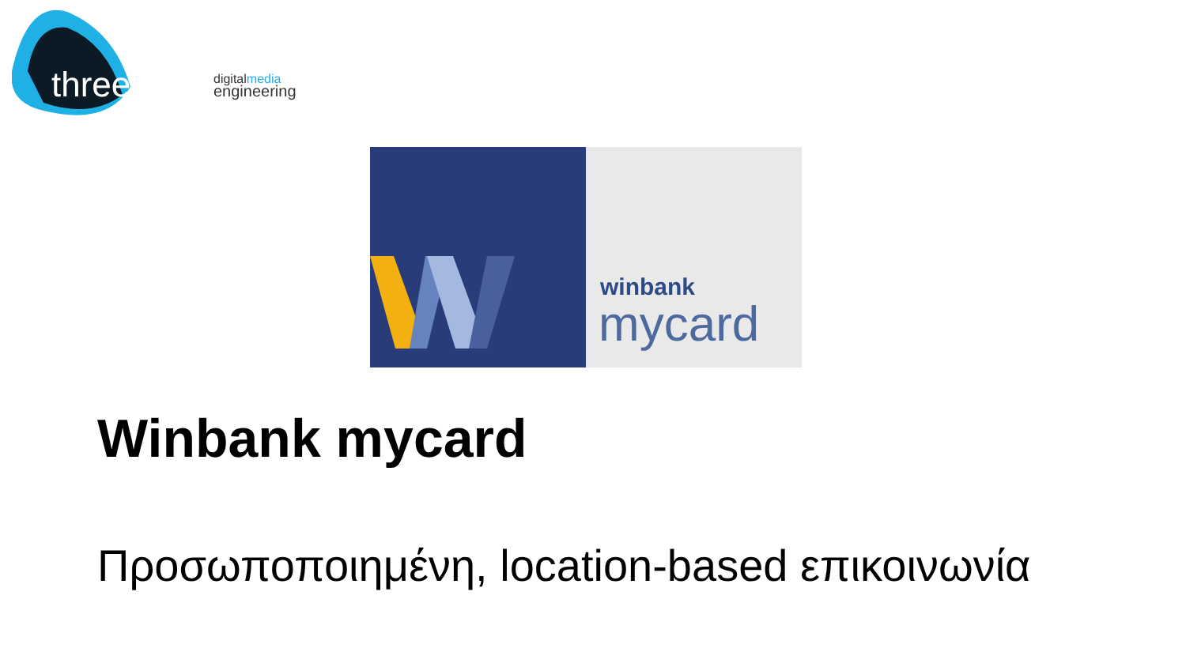threenitas
digitalmedia
engineering
winbank
mycard
Winbank mycard
Προσωποποιημένη, location-based επικοινωνία